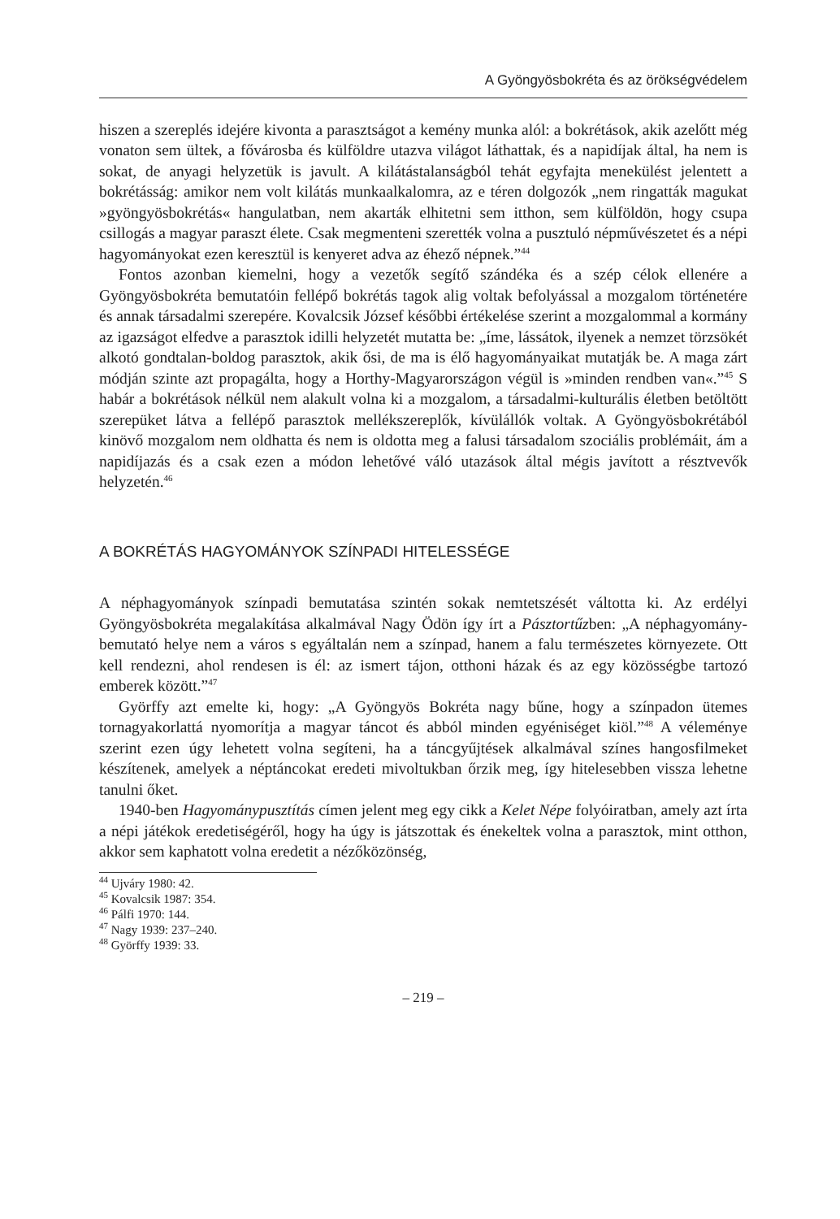A Gyöngyösbokréta és az örökségvédelem
hiszen a szereplés idejére kivonta a parasztságot a kemény munka alól: a bokrétások, akik azelőtt még vonaton sem ültek, a fővárosba és külföldre utazva világot láthattak, és a napidíjak által, ha nem is sokat, de anyagi helyzetük is javult. A kilátástalanságból tehát egyfajta menekülést jelentett a bokrétásság: amikor nem volt kilátás munkaalkalomra, az e téren dolgozók „nem ringatták magukat »gyöngyösbokrétás« hangulatban, nem akarták elhitetni sem itthon, sem külföldön, hogy csupa csillogás a magyar paraszt élete. Csak megmenteni szerették volna a pusztuló népművészetet és a népi hagyományokat ezen keresztül is kenyeret adva az éhező népnek.”<sup>44</sup>
Fontos azonban kiemelni, hogy a vezetők segítő szándéka és a szép célok ellenére a Gyöngyösbokréta bemutatóin fellépő bokrétás tagok alig voltak befolyással a mozgalom történetére és annak társadalmi szerepére. Kovalcsik József későbbi értékelése szerint a mozgalommal a kormány az igazságot elfedve a parasztok idilli helyzetét mutatta be: „íme, lássátok, ilyenek a nemzet törzsökét alkotó gondtalan-boldog parasztok, akik ősi, de ma is élő hagyományaikat mutatják be. A maga zárt módján szinte azt propagálta, hogy a Horthy-Magyarországon végül is »minden rendben van«.”<sup>45</sup> S habár a bokrétások nélkül nem alakult volna ki a mozgalom, a társadalmi-kulturális életben betöltött szerepüket látva a fellépő parasztok mellékszereplők, kívülállók voltak. A Gyöngyösbokrétából kinövő mozgalom nem oldhatta és nem is oldotta meg a falusi társadalom szociális problémáit, ám a napidíjazás és a csak ezen a módon lehetővé váló utazások által mégis javított a résztvevők helyzetén.<sup>46</sup>
A BOKRÉTÁS HAGYOMÁNYOK SZÍNPADI HITELESSÉGE
A néphagyományok színpadi bemutatása szintén sokak nemtetszését váltotta ki. Az erdélyi Gyöngyösbokréta megalakítása alkalmával Nagy Ödön így írt a Pásztortűzben: „A néphagyomány-bemutató helye nem a város s egyáltalán nem a színpad, hanem a falu természetes környezete. Ott kell rendezni, ahol rendesen is él: az ismert tájon, otthoni házak és az egy közösségbe tartozó emberek között.”<sup>47</sup>
Györffy azt emelte ki, hogy: „A Gyöngyös Bokréta nagy bűne, hogy a színpadon ütemes tornagyakorlattá nyomorítja a magyar táncot és abból minden egyéniséget kiöl.”<sup>48</sup> A véleménye szerint ezen úgy lehetett volna segíteni, ha a táncgyűjtések alkalmával színes hangosfilmeket készítenek, amelyek a néptáncokat eredeti mivoltukban őrzik meg, így hitelesebben vissza lehetne tanulni őket.
1940-ben Hagyománypusztítás címen jelent meg egy cikk a Kelet Népe folyóiratban, amely azt írta a népi játékok eredetiségéről, hogy ha úgy is játszottak és énekeltek volna a parasztok, mint otthon, akkor sem kaphatott volna eredetit a nézőközönség,
<sup>44</sup> Ujváry 1980: 42.
<sup>45</sup> Kovalcsik 1987: 354.
<sup>46</sup> Pálfi 1970: 144.
<sup>47</sup> Nagy 1939: 237–240.
<sup>48</sup> Györffy 1939: 33.
– 219 –